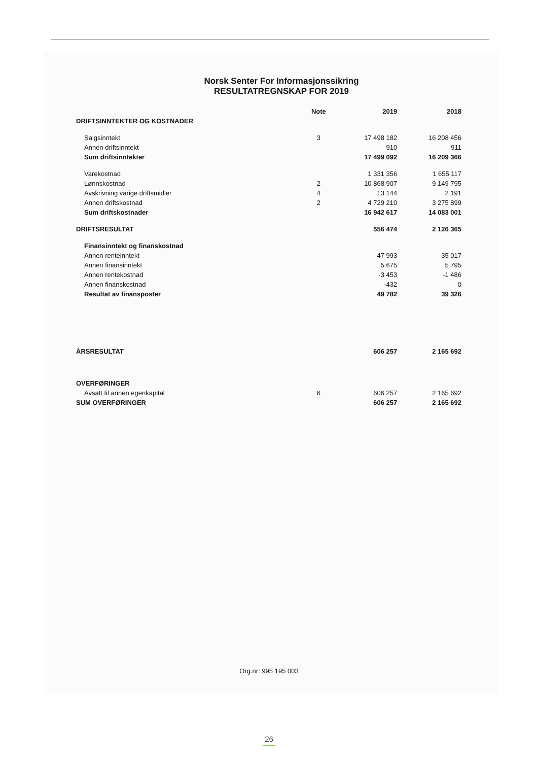Norsk Senter For Informasjonssikring
RESULTATREGNSKAP FOR 2019
| | Note | 2019 | 2018 |
| --- | --- | --- | --- |
| DRIFTSINNTEKTER OG KOSTNADER | | | |
| Salgsinntekt | 3 | 17 498 182 | 16 208 456 |
| Annen driftsinntekt | | 910 | 911 |
| Sum driftsinntekter | | 17 499 092 | 16 209 366 |
| Varekostnad | | 1 331 356 | 1 655 117 |
| Lønnskostnad | 2 | 10 868 907 | 9 149 795 |
| Avskrivning varige driftsmidler | 4 | 13 144 | 2 191 |
| Annen driftskostnad | 2 | 4 729 210 | 3 275 899 |
| Sum driftskostnader | | 16 942 617 | 14 083 001 |
| DRIFTSRESULTAT | | 556 474 | 2 126 365 |
| Finansinntekt og finanskostnad | | | |
| Annen renteinntekt | | 47 993 | 35 017 |
| Annen finansinntekt | | 5 675 | 5 795 |
| Annen rentekostnad | | -3 453 | -1 486 |
| Annen finanskostnad | | -432 | 0 |
| Resultat av finansposter | | 49 782 | 39 326 |
| ÅRSRESULTAT | | 606 257 | 2 165 692 |
| OVERFØRINGER | | | |
| Avsatt til annen egenkapital | 6 | 606 257 | 2 165 692 |
| SUM OVERFØRINGER | | 606 257 | 2 165 692 |
Org.nr: 995 195 003
26